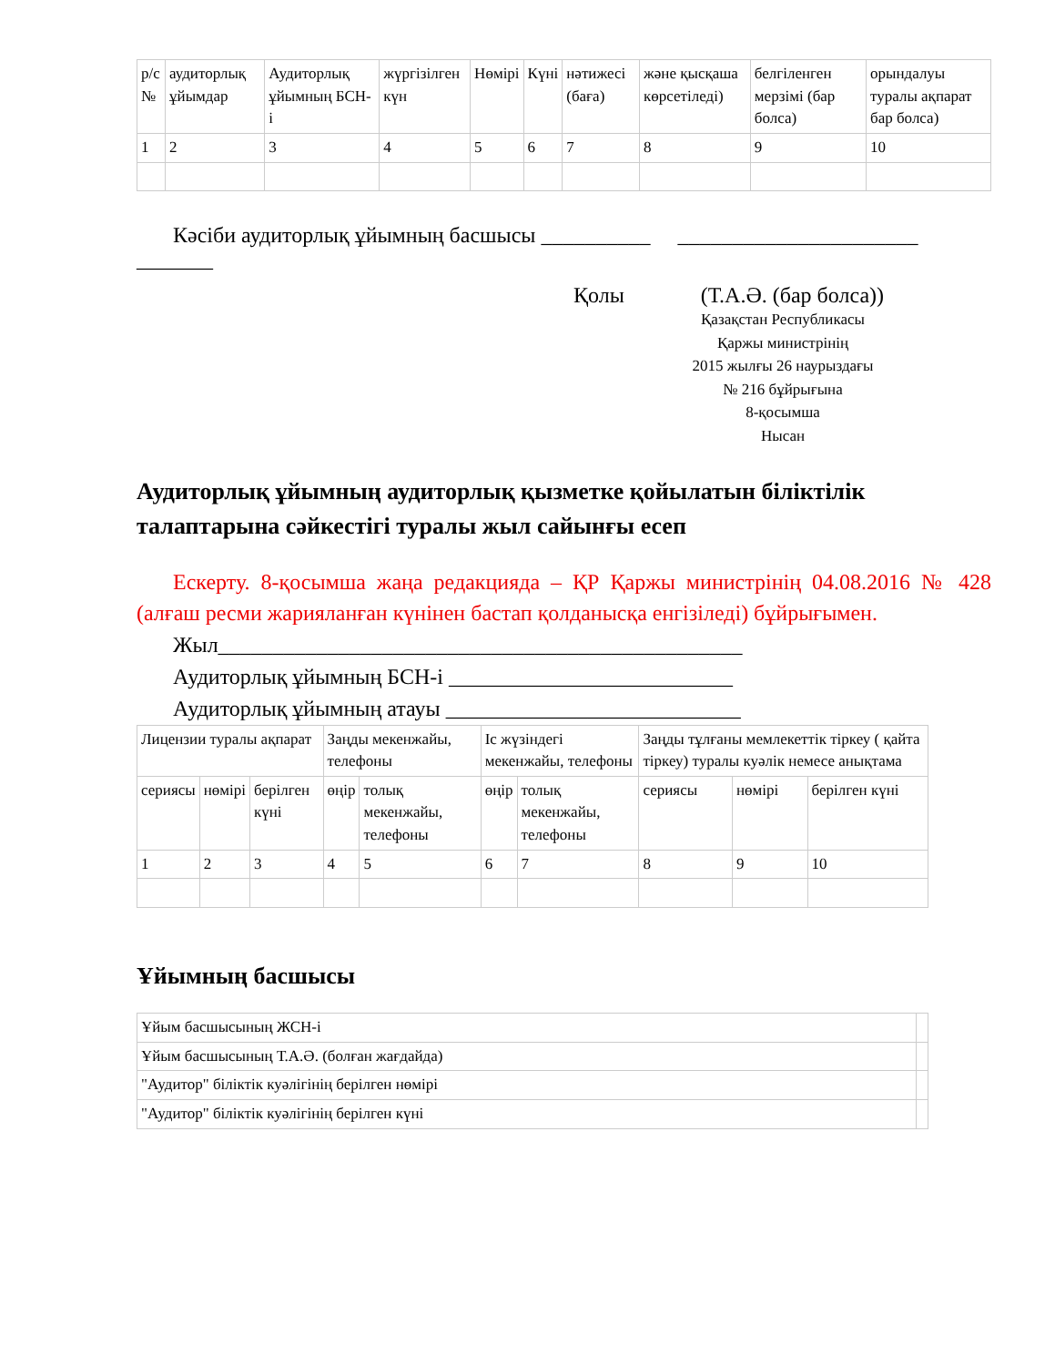| р/с № | аудиторлық ұйымдар | Аудиторлық ұйымның БСН-і | жүргізілген күн | Нөмірі | Күні | нәтижесі (баға) | және қысқаша көрсетіледі) | белгіленген мерзімі (бар болса) | орындалуы туралы ақпарат бар болса) |
| 1 | 2 | 3 | 4 | 5 | 6 | 7 | 8 | 9 | 10 |
Кәсіби аудиторлық ұйымның басшысы __________ ______________________ _______
Қолы (Т.А.Ә. (бар болса))
Қазақстан Республикасы
Қаржы министрінің
2015 жылғы 26 наурыздағы
№ 216 бұйрығына
8-қосымша
Нысан
Аудиторлық ұйымның аудиторлық қызметке қойылатын біліктілік талаптарына сәйкестігі туралы жыл сайынғы есеп
Ескерту. 8-қосымша жаңа редакцияда – ҚР Қаржы министрінің 04.08.2016 № 428 (алғаш ресми жарияланған күнінен бастап қолданысқа енгізіледі) бұйрығымен.
Жыл________________________________________________
Аудиторлық ұйымның БСН-і __________________________
Аудиторлық ұйымның атауы ___________________________
| Лицензии туралы ақпарат | | | Заңды мекенжайы, телефоны | | Іс жүзіндегі мекенжайы, телефоны | | Заңды тұлғаны мемлекеттік тіркеу ( қайта тіркеу) туралы куәлік немесе анықтама | | |
| сериясы | нөмірі | берілген күні | өңір | толық мекенжайы, телефоны | өңір | толық мекенжайы, телефоны | сериясы | нөмірі | берілген күні |
| 1 | 2 | 3 | 4 | 5 | 6 | 7 | 8 | 9 | 10 |
Ұйымның басшысы
| Ұйым басшысының ЖСН-і | |
| Ұйым басшысының Т.А.Ә. (болған жағдайда) | |
| "Аудитор" біліктік куәлігінің берілген нөмірі | |
| "Аудитор" біліктік куәлігінің берілген күні | |